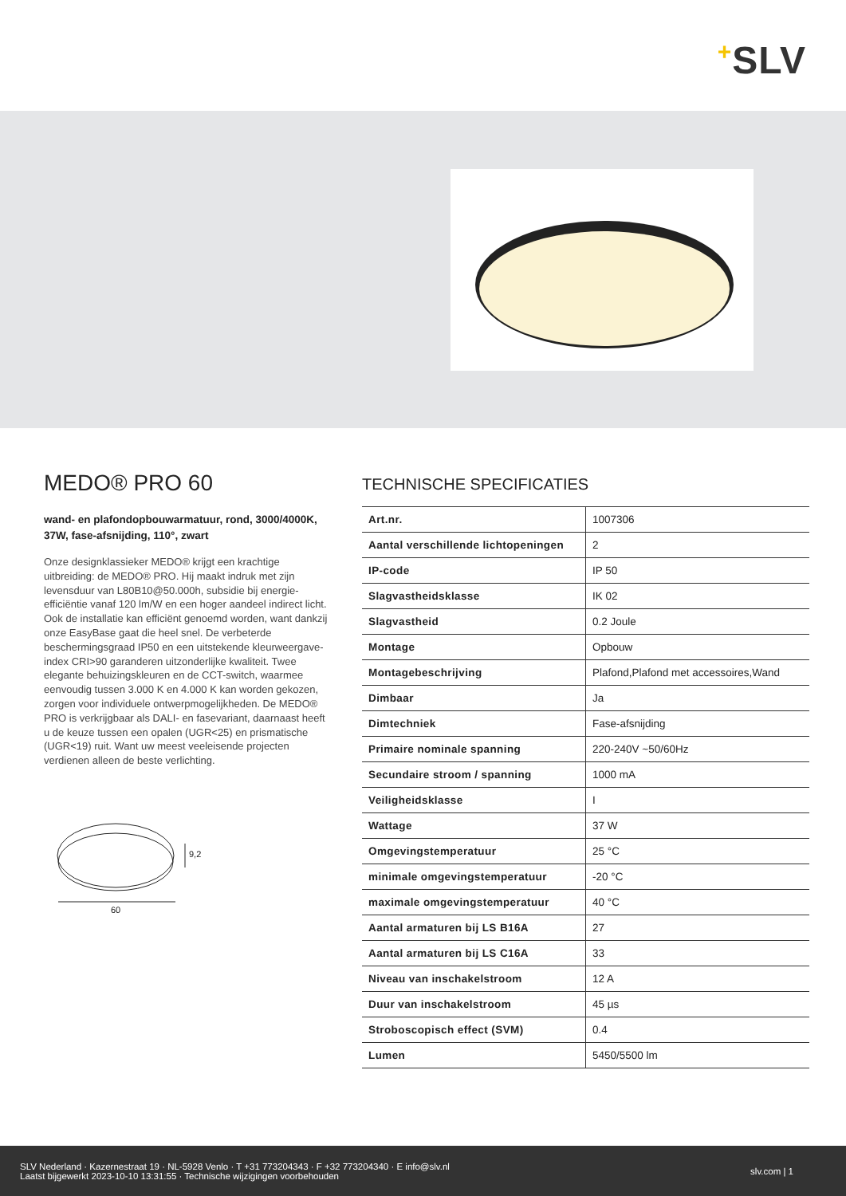+SLV
MEDO® PRO 60
wand- en plafondopbouwarmatuur, rond, 3000/4000K, 37W, fase-afsnijding, 110°, zwart
Onze designklassieker MEDO® krijgt een krachtige uitbreiding: de MEDO® PRO. Hij maakt indruk met zijn levensduur van L80B10@50.000h, subsidie bij energie-efficiëntie vanaf 120 lm/W en een hoger aandeel indirect licht. Ook de installatie kan efficiënt genoemd worden, want dankzij onze EasyBase gaat die heel snel. De verbeterde beschermingsgraad IP50 en een uitstekende kleurweergave-index CRI>90 garanderen uitzonderlijke kwaliteit. Twee elegante behuizingskleuren en de CCT-switch, waarmee eenvoudig tussen 3.000 K en 4.000 K kan worden gekozen, zorgen voor individuele ontwerpmogelijkheden. De MEDO® PRO is verkrijgbaar als DALI- en fasevariant, daarnaast heeft u de keuze tussen een opalen (UGR<25) en prismatische (UGR<19) ruit. Want uw meest veeleisende projecten verdienen alleen de beste verlichting.
9,2
60
TECHNISCHE SPECIFICATIES
| Art.nr. | 1007306 |
| Aantal verschillende lichtopeningen | 2 |
| IP-code | IP 50 |
| Slagvastheidsklasse | IK 02 |
| Slagvastheid | 0.2 Joule |
| Montage | Opbouw |
| Montagebeschrijving | Plafond,Plafond met accessoires,Wand |
| Dimbaar | Ja |
| Dimtechniek | Fase-afsnijding |
| Primaire nominale spanning | 220-240V ~50/60Hz |
| Secundaire stroom / spanning | 1000 mA |
| Veiligheidsklasse | I |
| Wattage | 37 W |
| Omgevingstemperatuur | 25 °C |
| minimale omgevingstemperatuur | -20 °C |
| maximale omgevingstemperatuur | 40 °C |
| Aantal armaturen bij LS B16A | 27 |
| Aantal armaturen bij LS C16A | 33 |
| Niveau van inschakelstroom | 12 A |
| Duur van inschakelstroom | 45 µs |
| Stroboscopisch effect (SVM) | 0.4 |
| Lumen | 5450/5500 lm |
SLV Nederland · Kazernestraat 19 · NL-5928 Venlo · T +31 773204343 · F +32 773204340 · E info@slv.nl
Laatst bijgewerkt 2023-10-10 13:31:55 · Technische wijzigingen voorbehouden
slv.com | 1